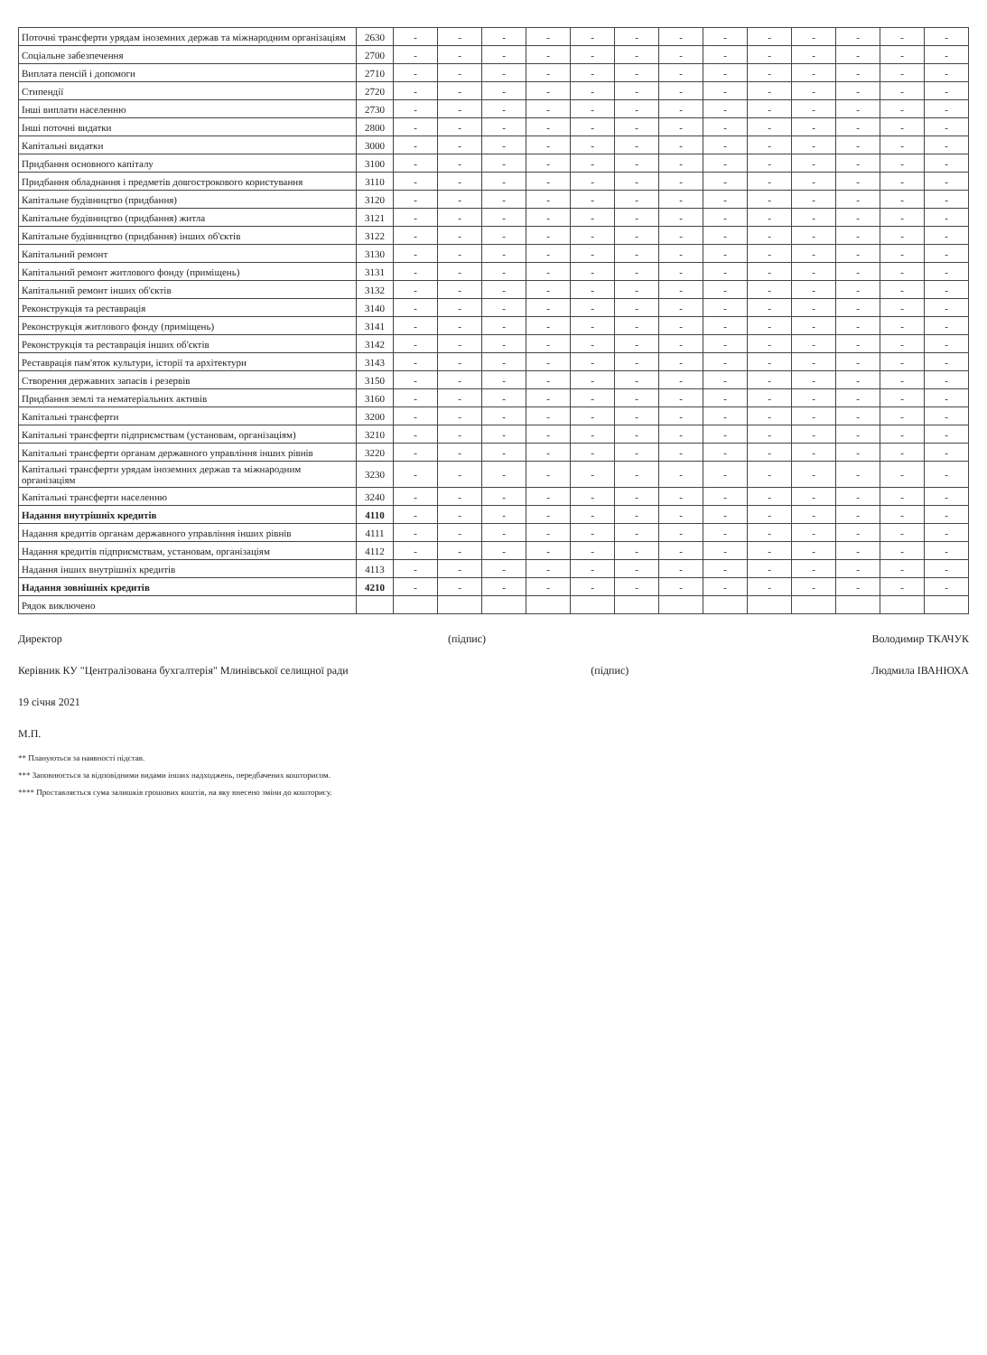| Поточні трансферти урядам іноземних держав та міжнародним організаціям | 2630 | - | - | - | - | - | - | - | - | - | - | - | - | - |
| Соціальне забезпечення | 2700 | - | - | - | - | - | - | - | - | - | - | - | - | - |
| Виплата пенсій і допомоги | 2710 | - | - | - | - | - | - | - | - | - | - | - | - | - |
| Стипендії | 2720 | - | - | - | - | - | - | - | - | - | - | - | - | - |
| Інші виплати населенню | 2730 | - | - | - | - | - | - | - | - | - | - | - | - | - |
| Інші поточні видатки | 2800 | - | - | - | - | - | - | - | - | - | - | - | - | - |
| Капітальні видатки | 3000 | - | - | - | - | - | - | - | - | - | - | - | - | - |
| Придбання основного капіталу | 3100 | - | - | - | - | - | - | - | - | - | - | - | - | - |
| Придбання обладнання і предметів довгострокового користування | 3110 | - | - | - | - | - | - | - | - | - | - | - | - | - |
| Капітальне будівництво (придбання) | 3120 | - | - | - | - | - | - | - | - | - | - | - | - | - |
| Капітальне будівництво (придбання) житла | 3121 | - | - | - | - | - | - | - | - | - | - | - | - | - |
| Капітальне будівництво (придбання) інших об'єктів | 3122 | - | - | - | - | - | - | - | - | - | - | - | - | - |
| Капітальний ремонт | 3130 | - | - | - | - | - | - | - | - | - | - | - | - | - |
| Капітальний ремонт житлового фонду (приміщень) | 3131 | - | - | - | - | - | - | - | - | - | - | - | - | - |
| Капітальний ремонт інших об'єктів | 3132 | - | - | - | - | - | - | - | - | - | - | - | - | - |
| Реконструкція та реставрація | 3140 | - | - | - | - | - | - | - | - | - | - | - | - | - |
| Реконструкція житлового фонду (приміщень) | 3141 | - | - | - | - | - | - | - | - | - | - | - | - | - |
| Реконструкція та реставрація інших об'єктів | 3142 | - | - | - | - | - | - | - | - | - | - | - | - | - |
| Реставрація пам'яток культури, історії та архітектури | 3143 | - | - | - | - | - | - | - | - | - | - | - | - | - |
| Створення державних запасів і резервів | 3150 | - | - | - | - | - | - | - | - | - | - | - | - | - |
| Придбання землі та нематеріальних активів | 3160 | - | - | - | - | - | - | - | - | - | - | - | - | - |
| Капітальні трансферти | 3200 | - | - | - | - | - | - | - | - | - | - | - | - | - |
| Капітальні трансферти підприємствам (установам, організаціям) | 3210 | - | - | - | - | - | - | - | - | - | - | - | - | - |
| Капітальні трансферти органам державного управління інших рівнів | 3220 | - | - | - | - | - | - | - | - | - | - | - | - | - |
| Капітальні трансферти урядам іноземних держав та міжнародним організаціям | 3230 | - | - | - | - | - | - | - | - | - | - | - | - | - |
| Капітальні трансферти населенню | 3240 | - | - | - | - | - | - | - | - | - | - | - | - | - |
| Надання внутрішніх кредитів | 4110 | - | - | - | - | - | - | - | - | - | - | - | - | - |
| Надання кредитів органам державного управління інших рівнів | 4111 | - | - | - | - | - | - | - | - | - | - | - | - | - |
| Надання кредитів підприємствам, установам, організаціям | 4112 | - | - | - | - | - | - | - | - | - | - | - | - | - |
| Надання інших внутрішніх кредитів | 4113 | - | - | - | - | - | - | - | - | - | - | - | - | - |
| Надання зовнішніх кредитів | 4210 | - | - | - | - | - | - | - | - | - | - | - | - | - |
| Рядок виключено | | | | | | | | | | | | | | |
Директор (підпис) Володимир ТКАЧУК
Керівник КУ "Централізована бухгалтерія" Млинівської селищної ради (підпис) Людмила ІВАНЮХА
19 січня 2021
М.П.
** Плануються за наявності підстав.
*** Заповнюється за відповідними видами інших надходжень, передбачених кошторисом.
**** Проставляється сума залишків грошових коштів, на яку внесено зміни до кошторису.